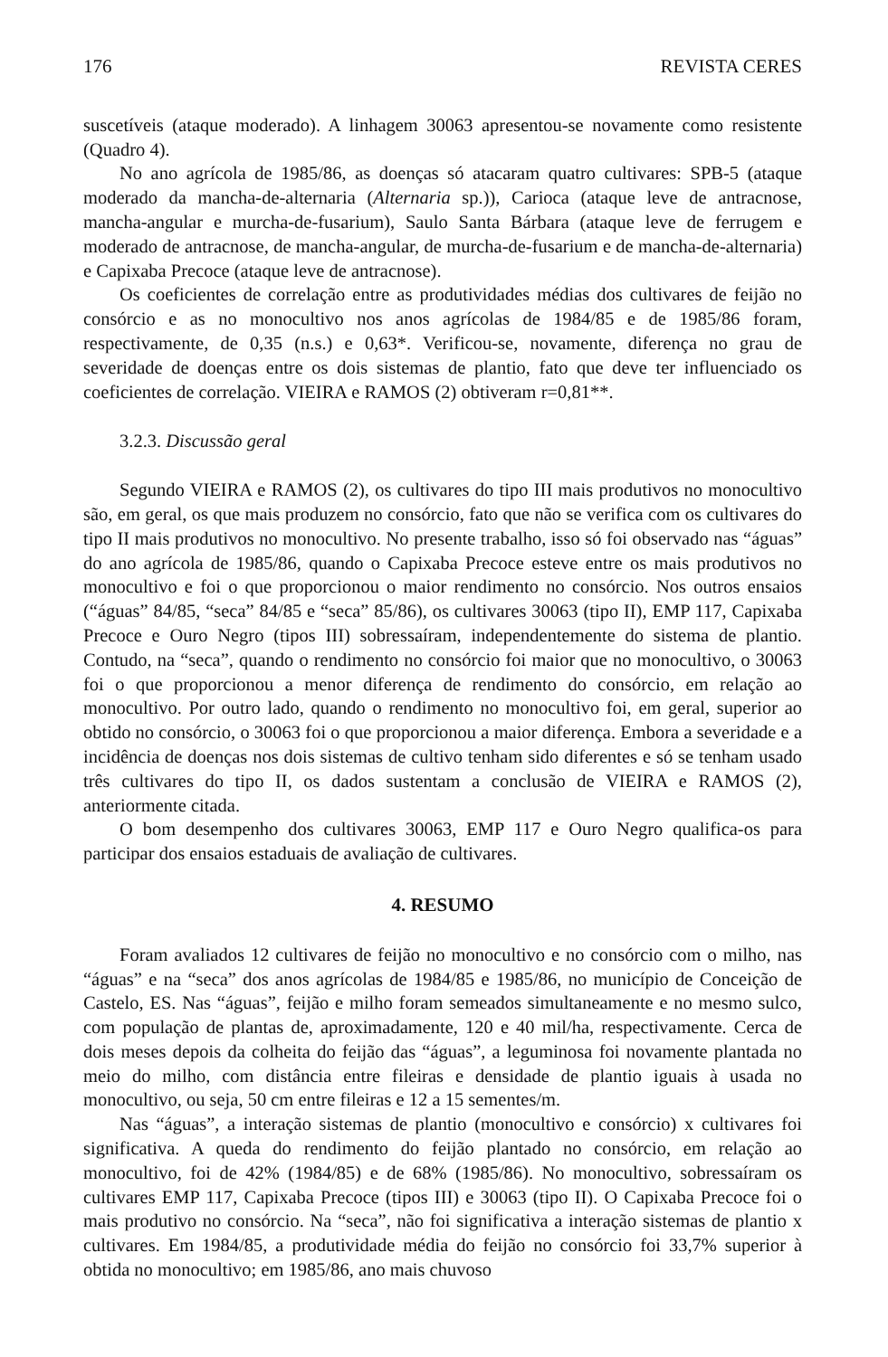176 REVISTA CERES
suscetíveis (ataque moderado). A linhagem 30063 apresentou-se novamente como resistente (Quadro 4).
No ano agrícola de 1985/86, as doenças só atacaram quatro cultivares: SPB-5 (ataque moderado da mancha-de-alternaria (Alternaria sp.)), Carioca (ataque leve de antracnose, mancha-angular e murcha-de-fusarium), Saulo Santa Bárbara (ataque leve de ferrugem e moderado de antracnose, de mancha-angular, de murcha-de-fusarium e de mancha-de-alternaria) e Capixaba Precoce (ataque leve de antracnose).
Os coeficientes de correlação entre as produtividades médias dos cultivares de feijão no consórcio e as no monocultivo nos anos agrícolas de 1984/85 e de 1985/86 foram, respectivamente, de 0,35 (n.s.) e 0,63*. Verificou-se, novamente, diferença no grau de severidade de doenças entre os dois sistemas de plantio, fato que deve ter influenciado os coeficientes de correlação. VIEIRA e RAMOS (2) obtiveram r=0,81**.
3.2.3. Discussão geral
Segundo VIEIRA e RAMOS (2), os cultivares do tipo III mais produtivos no monocultivo são, em geral, os que mais produzem no consórcio, fato que não se verifica com os cultivares do tipo II mais produtivos no monocultivo. No presente trabalho, isso só foi observado nas “águas” do ano agrícola de 1985/86, quando o Capixaba Precoce esteve entre os mais produtivos no monocultivo e foi o que proporcionou o maior rendimento no consórcio. Nos outros ensaios (“águas” 84/85, “seca” 84/85 e “seca” 85/86), os cultivares 30063 (tipo II), EMP 117, Capixaba Precoce e Ouro Negro (tipos III) sobressaíram, independentemente do sistema de plantio. Contudo, na “seca”, quando o rendimento no consórcio foi maior que no monocultivo, o 30063 foi o que proporcionou a menor diferença de rendimento do consórcio, em relação ao monocultivo. Por outro lado, quando o rendimento no monocultivo foi, em geral, superior ao obtido no consórcio, o 30063 foi o que proporcionou a maior diferença. Embora a severidade e a incidência de doenças nos dois sistemas de cultivo tenham sido diferentes e só se tenham usado três cultivares do tipo II, os dados sustentam a conclusão de VIEIRA e RAMOS (2), anteriormente citada.
O bom desempenho dos cultivares 30063, EMP 117 e Ouro Negro qualifica-os para participar dos ensaios estaduais de avaliação de cultivares.
4. RESUMO
Foram avaliados 12 cultivares de feijão no monocultivo e no consórcio com o milho, nas “águas” e na “seca” dos anos agrícolas de 1984/85 e 1985/86, no município de Conceição de Castelo, ES. Nas “águas”, feijão e milho foram semeados simultaneamente e no mesmo sulco, com população de plantas de, aproximadamente, 120 e 40 mil/ha, respectivamente. Cerca de dois meses depois da colheita do feijão das “águas”, a leguminosa foi novamente plantada no meio do milho, com distância entre fileiras e densidade de plantio iguais à usada no monocultivo, ou seja, 50 cm entre fileiras e 12 a 15 sementes/m.
Nas “águas”, a interação sistemas de plantio (monocultivo e consórcio) x cultivares foi significativa. A queda do rendimento do feijão plantado no consórcio, em relação ao monocultivo, foi de 42% (1984/85) e de 68% (1985/86). No monocultivo, sobressaíram os cultivares EMP 117, Capixaba Precoce (tipos III) e 30063 (tipo II). O Capixaba Precoce foi o mais produtivo no consórcio. Na “seca”, não foi significativa a interação sistemas de plantio x cultivares. Em 1984/85, a produtividade média do feijão no consórcio foi 33,7% superior à obtida no monocultivo; em 1985/86, ano mais chuvoso